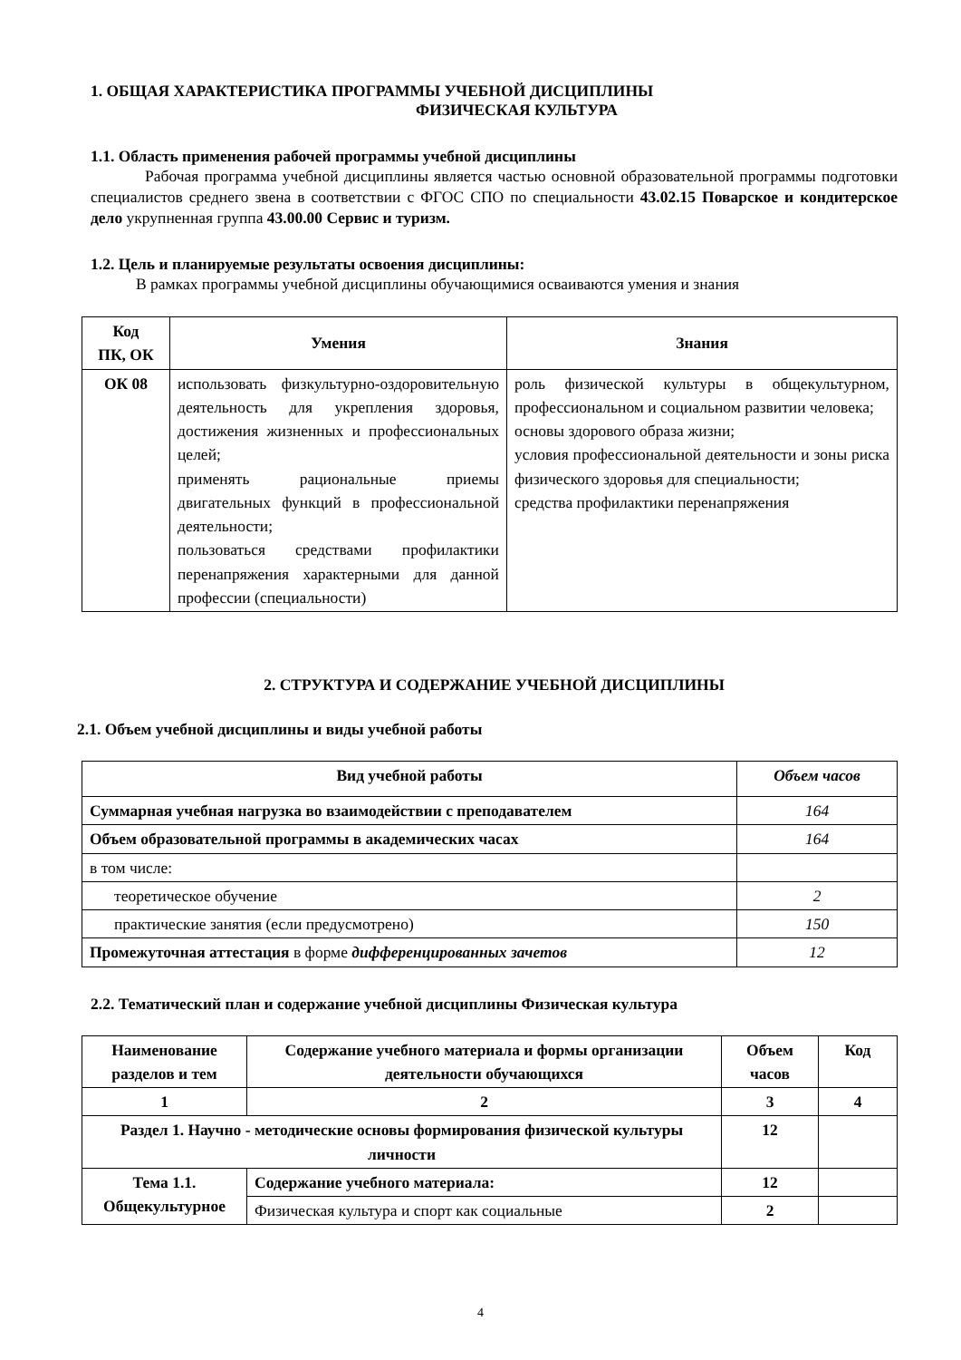1. ОБЩАЯ ХАРАКТЕРИСТИКА ПРОГРАММЫ УЧЕБНОЙ ДИСЦИПЛИНЫ
ФИЗИЧЕСКАЯ КУЛЬТУРА
1.1. Область применения рабочей программы учебной дисциплины
Рабочая программа учебной дисциплины является частью основной образовательной программы подготовки специалистов среднего звена в соответствии с ФГОС СПО по специальности 43.02.15 Поварское и кондитерское дело укрупненная группа 43.00.00 Сервис и туризм.
1.2. Цель и планируемые результаты освоения дисциплины:
В рамках программы учебной дисциплины обучающимися осваиваются умения и знания
| Код ПК, ОК | Умения | Знания |
| --- | --- | --- |
| ОК 08 | использовать физкультурно-оздоровительную деятельность для укрепления здоровья, достижения жизненных и профессиональных целей; применять рациональные приемы двигательных функций в профессиональной деятельности; пользоваться средствами профилактики перенапряжения характерными для данной профессии (специальности) | роль физической культуры в общекультурном, профессиональном и социальном развитии человека; основы здорового образа жизни; условия профессиональной деятельности и зоны риска физического здоровья для специальности; средства профилактики перенапряжения |
2. СТРУКТУРА И СОДЕРЖАНИЕ УЧЕБНОЙ ДИСЦИПЛИНЫ
2.1. Объем учебной дисциплины и виды учебной работы
| Вид учебной работы | Объем часов |
| --- | --- |
| Суммарная учебная нагрузка во взаимодействии с преподавателем | 164 |
| Объем образовательной программы в академических часах | 164 |
| в том числе: | |
| теоретическое обучение | 2 |
| практические занятия (если предусмотрено) | 150 |
| Промежуточная аттестация в форме дифференцированных зачетов | 12 |
2.2. Тематический план и содержание учебной дисциплины Физическая культура
| Наименование разделов и тем | Содержание учебного материала и формы организации деятельности обучающихся | Объем часов | Код |
| --- | --- | --- | --- |
| 1 | 2 | 3 | 4 |
| Раздел 1. Научно - методические основы формирования физической культуры личности | | 12 | |
| Тема 1.1. Общекультурное | Содержание учебного материала: | 12 | |
| | Физическая культура и спорт как социальные | 2 | |
4